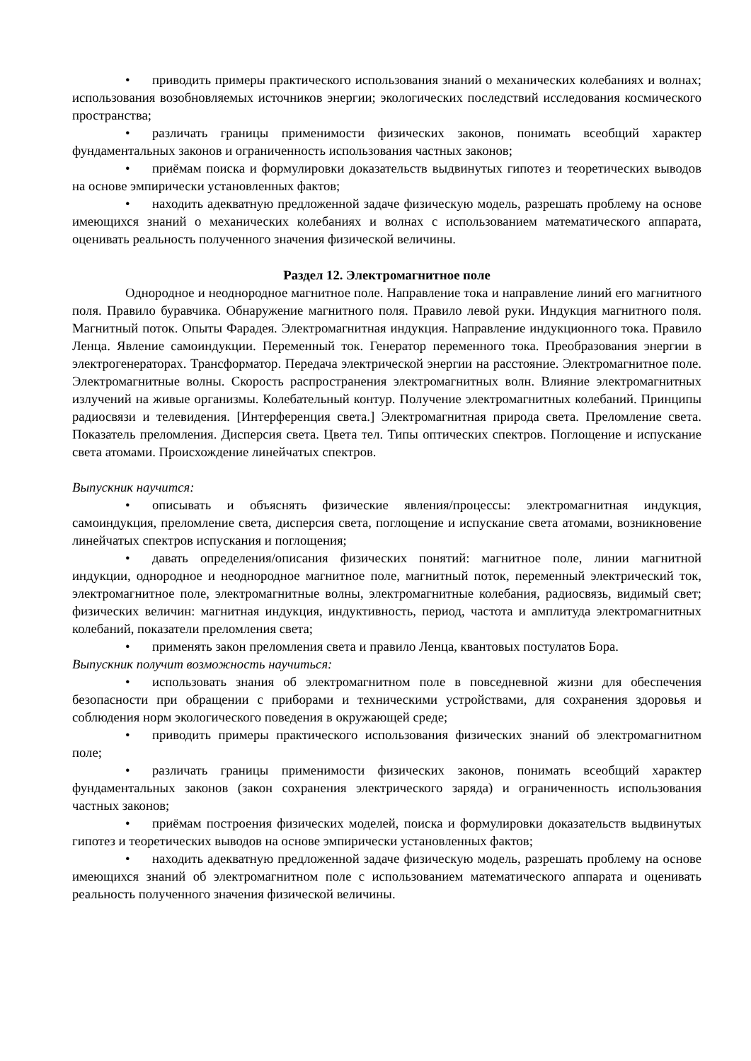• приводить примеры практического использования знаний о механических колебаниях и волнах; использования возобновляемых источников энергии; экологических последствий исследования космического пространства;
• различать границы применимости физических законов, понимать всеобщий характер фундаментальных законов и ограниченность использования частных законов;
• приёмам поиска и формулировки доказательств выдвинутых гипотез и теоретических выводов на основе эмпирически установленных фактов;
• находить адекватную предложенной задаче физическую модель, разрешать проблему на основе имеющихся знаний о механических колебаниях и волнах с использованием математического аппарата, оценивать реальность полученного значения физической величины.
Раздел 12. Электромагнитное поле
Однородное и неоднородное магнитное поле. Направление тока и направление линий его магнитного поля. Правило буравчика. Обнаружение магнитного поля. Правило левой руки. Индукция магнитного поля. Магнитный поток. Опыты Фарадея. Электромагнитная индукция. Направление индукционного тока. Правило Ленца. Явление самоиндукции. Переменный ток. Генератор переменного тока. Преобразования энергии в электрогенераторах. Трансформатор. Передача электрической энергии на расстояние. Электромагнитное поле. Электромагнитные волны. Скорость распространения электромагнитных волн. Влияние электромагнитных излучений на живые организмы. Колебательный контур. Получение электромагнитных колебаний. Принципы радиосвязи и телевидения. [Интерференция света.] Электромагнитная природа света. Преломление света. Показатель преломления. Дисперсия света. Цвета тел. Типы оптических спектров. Поглощение и испускание света атомами. Происхождение линейчатых спектров.
Выпускник научится:
• описывать и объяснять физические явления/процессы: электромагнитная индукция, самоиндукция, преломление света, дисперсия света, поглощение и испускание света атомами, возникновение линейчатых спектров испускания и поглощения;
• давать определения/описания физических понятий: магнитное поле, линии магнитной индукции, однородное и неоднородное магнитное поле, магнитный поток, переменный электрический ток, электромагнитное поле, электромагнитные волны, электромагнитные колебания, радиосвязь, видимый свет; физических величин: магнитная индукция, индуктивность, период, частота и амплитуда электромагнитных колебаний, показатели преломления света;
• применять закон преломления света и правило Ленца, квантовых постулатов Бора.
Выпускник получит возможность научиться:
• использовать знания об электромагнитном поле в повседневной жизни для обеспечения безопасности при обращении с приборами и техническими устройствами, для сохранения здоровья и соблюдения норм экологического поведения в окружающей среде;
• приводить примеры практического использования физических знаний об электромагнитном поле;
• различать границы применимости физических законов, понимать всеобщий характер фундаментальных законов (закон сохранения электрического заряда) и ограниченность использования частных законов;
• приёмам построения физических моделей, поиска и формулировки доказательств выдвинутых гипотез и теоретических выводов на основе эмпирически установленных фактов;
• находить адекватную предложенной задаче физическую модель, разрешать проблему на основе имеющихся знаний об электромагнитном поле с использованием математического аппарата и оценивать реальность полученного значения физической величины.